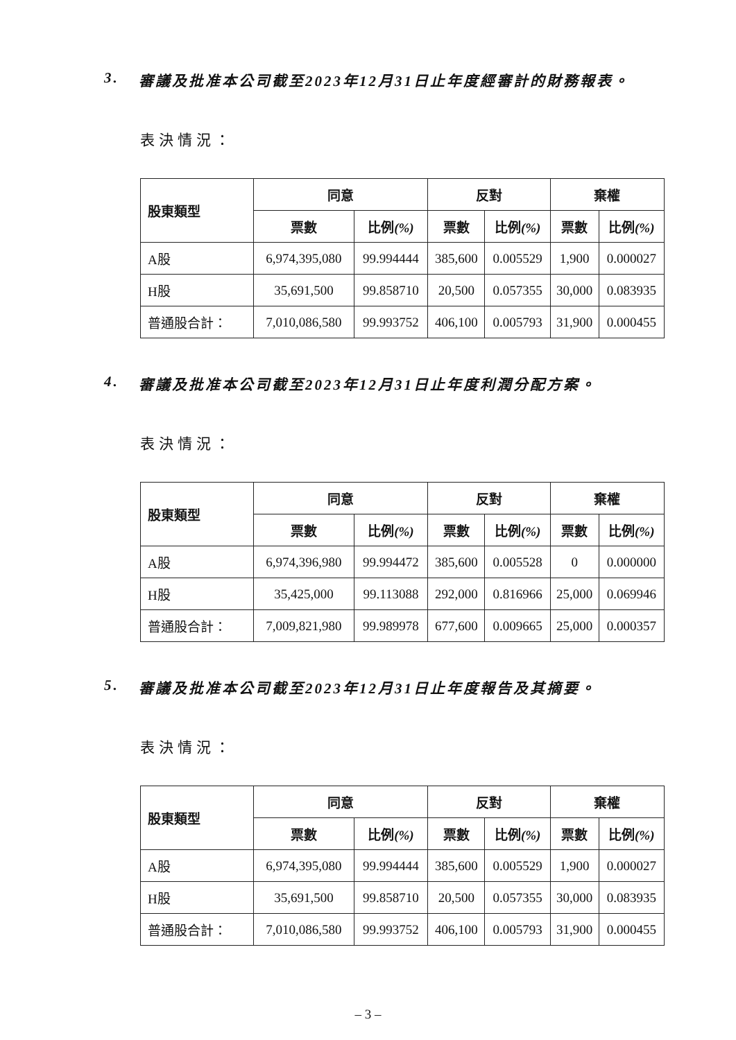3. 審議及批准本公司截至2023年12月31日止年度經審計的財務報表。
表決情況：
| 股東類型 | 同意 | | 反對 | | 棄權 | |
| --- | --- | --- | --- | --- | --- | --- |
| | 票數 | 比例 (%) | 票數 | 比例 (%) | 票數 | 比例 (%) |
| A股 | 6,974,395,080 | 99.994444 | 385,600 | 0.005529 | 1,900 | 0.000027 |
| H股 | 35,691,500 | 99.858710 | 20,500 | 0.057355 | 30,000 | 0.083935 |
| 普通股合計： | 7,010,086,580 | 99.993752 | 406,100 | 0.005793 | 31,900 | 0.000455 |
4. 審議及批准本公司截至2023年12月31日止年度利潤分配方案。
表決情況：
| 股東類型 | 同意 | | 反對 | | 棄權 | |
| --- | --- | --- | --- | --- | --- | --- |
| | 票數 | 比例 (%) | 票數 | 比例 (%) | 票數 | 比例 (%) |
| A股 | 6,974,396,980 | 99.994472 | 385,600 | 0.005528 | 0 | 0.000000 |
| H股 | 35,425,000 | 99.113088 | 292,000 | 0.816966 | 25,000 | 0.069946 |
| 普通股合計： | 7,009,821,980 | 99.989978 | 677,600 | 0.009665 | 25,000 | 0.000357 |
5. 審議及批准本公司截至2023年12月31日止年度報告及其摘要。
表決情況：
| 股東類型 | 同意 | | 反對 | | 棄權 | |
| --- | --- | --- | --- | --- | --- | --- |
| | 票數 | 比例 (%) | 票數 | 比例 (%) | 票數 | 比例 (%) |
| A股 | 6,974,395,080 | 99.994444 | 385,600 | 0.005529 | 1,900 | 0.000027 |
| H股 | 35,691,500 | 99.858710 | 20,500 | 0.057355 | 30,000 | 0.083935 |
| 普通股合計： | 7,010,086,580 | 99.993752 | 406,100 | 0.005793 | 31,900 | 0.000455 |
– 3 –